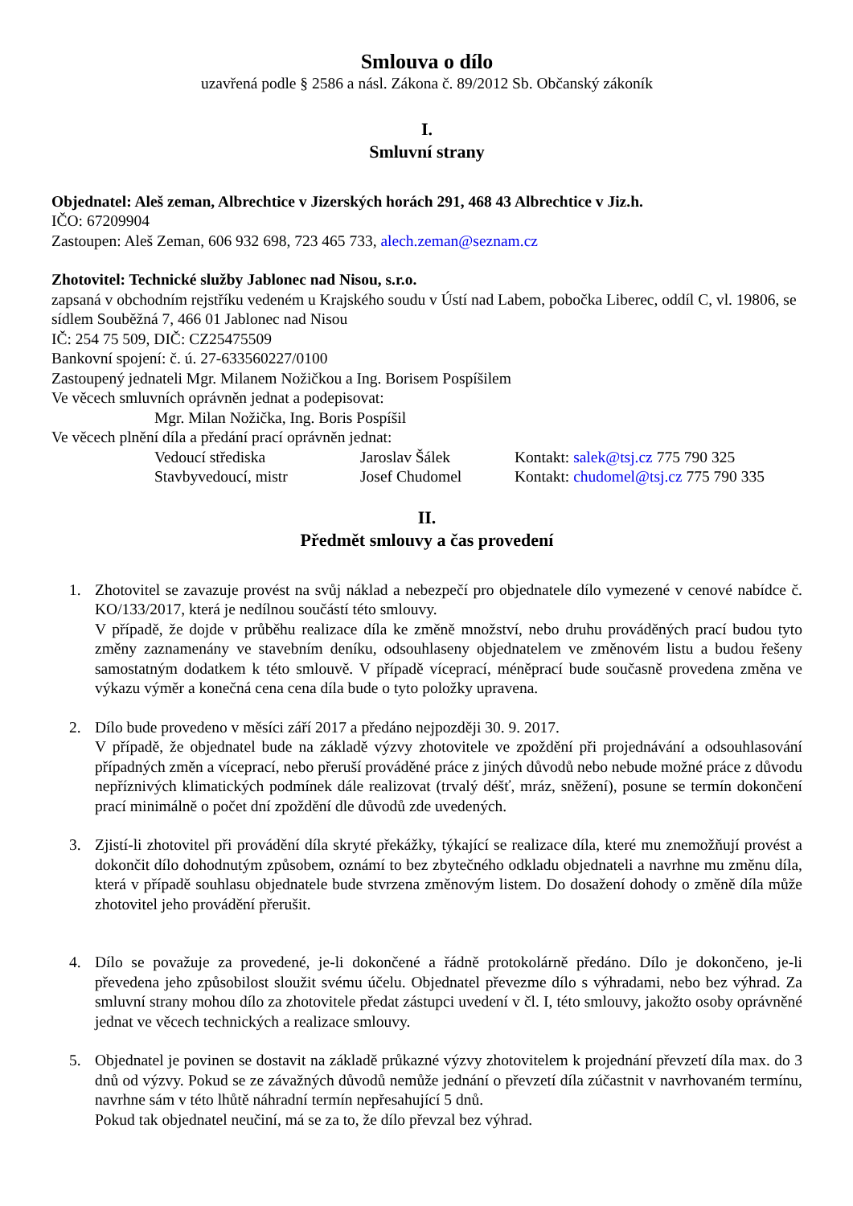Smlouva o dílo
uzavřená podle § 2586 a násl. Zákona č. 89/2012 Sb. Občanský zákoník
I.
Smluvní strany
Objednatel: Aleš zeman, Albrechtice v Jizerských horách 291, 468 43 Albrechtice v Jiz.h.
IČO: 67209904
Zastoupen: Aleš Zeman, 606 932 698, 723 465 733, alech.zeman@seznam.cz
Zhotovitel: Technické služby Jablonec nad Nisou, s.r.o.
zapsaná v obchodním rejstříku vedeném u Krajského soudu v Ústí nad Labem, pobočka Liberec, oddíl C, vl. 19806, se sídlem Souběžná 7, 466 01 Jablonec nad Nisou
IČ: 254 75 509, DIČ: CZ25475509
Bankovní spojení: č. ú. 27-633560227/0100
Zastoupený jednateli Mgr. Milanem Nožičkou a Ing. Borisem Pospíšilem
Ve věcech smluvních oprávněn jednat a podepisovat:
Mgr. Milan Nožička, Ing. Boris Pospíšil
Ve věcech plnění díla a předání prací oprávněn jednat:
Vedoucí střediska Jaroslav Šálek Kontakt: salek@tsj.cz 775 790 325
Stavbyvedoucí, mistr Josef Chudomel Kontakt: chudomel@tsj.cz 775 790 335
II.
Předmět smlouvy a čas provedení
1. Zhotovitel se zavazuje provést na svůj náklad a nebezpečí pro objednatele dílo vymezené v cenové nabídce č. KO/133/2017, která je nedílnou součástí této smlouvy.
V případě, že dojde v průběhu realizace díla ke změně množství, nebo druhu prováděných prací budou tyto změny zaznamenány ve stavebním deníku, odsouhlaseny objednatelem ve změnovém listu a budou řešeny samostatným dodatkem k této smlouvě. V případě víceprací, méněprací bude současně provedena změna ve výkazu výměr a konečná cena cena díla bude o tyto položky upravena.
2. Dílo bude provedeno v měsíci září 2017 a předáno nejpozději 30. 9. 2017.
V případě, že objednatel bude na základě výzvy zhotovitele ve zpoždění při projednávání a odsouhlasování případných změn a víceprací, nebo přeruší prováděné práce z jiných důvodů nebo nebude možné práce z důvodu nepříznivých klimatických podmínek dále realizovat (trvalý déšť, mráz, sněžení), posune se termín dokončení prací minimálně o počet dní zpoždění dle důvodů zde uvedených.
3. Zjistí-li zhotovitel při provádění díla skryté překážky, týkající se realizace díla, které mu znemožňují provést a dokončit dílo dohodnutým způsobem, oznámí to bez zbytečného odkladu objednateli a navrhne mu změnu díla, která v případě souhlasu objednatele bude stvrzena změnovým listem. Do dosažení dohody o změně díla může zhotovitel jeho provádění přerušit.
4. Dílo se považuje za provedené, je-li dokončené a řádně protokolárně předáno. Dílo je dokončeno, je-li převedena jeho způsobilost sloužit svému účelu. Objednatel převezme dílo s výhradami, nebo bez výhrad. Za smluvní strany mohou dílo za zhotovitele předat zástupci uvedení v čl. I, této smlouvy, jakožto osoby oprávněné jednat ve věcech technických a realizace smlouvy.
5. Objednatel je povinen se dostavit na základě průkazné výzvy zhotovitelem k projednání převzetí díla max. do 3 dnů od výzvy. Pokud se ze závažných důvodů nemůže jednání o převzetí díla zúčastnit v navrhovaném termínu, navrhne sám v této lhůtě náhradní termín nepřesahující 5 dnů.
Pokud tak objednatel neučiní, má se za to, že dílo převzal bez výhrad.